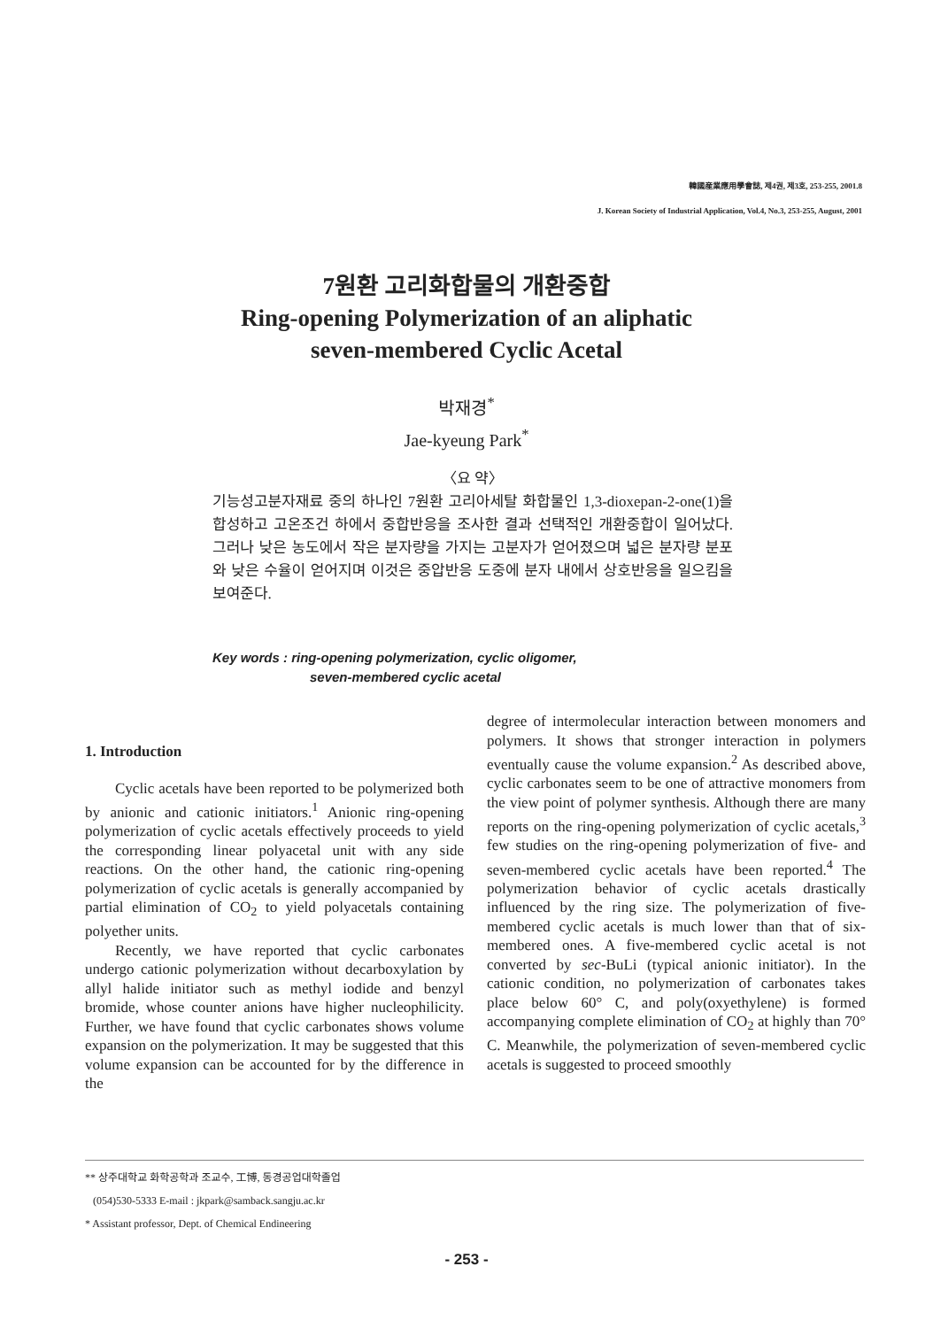韓國産業應用學會誌, 제4권, 제3호, 253-255, 2001.8
J. Korean Society of Industrial Application, Vol.4, No.3, 253-255, August, 2001
7원환 고리화합물의 개환중합
Ring-opening Polymerization of an aliphatic
seven-membered Cyclic Acetal
박재경<sup>*</sup>
Jae-kyeung Park<sup>*</sup>
〈요 약〉
기능성고분자재료 중의 하나인 7원환 고리아세탈 화합물인 1,3-dioxepan-2-one(1)을 합성하고 고온조건 하에서 중합반응을 조사한 결과 선택적인 개환중합이 일어났다. 그러나 낮은 농도에서 작은 분자량을 가지는 고분자가 얻어졌으며 넓은 분자량 분포와 낮은 수율이 얻어지며 이것은 중압반응 도중에 분자 내에서 상호반응을 일으킴을 보여준다.
Key words : ring-opening polymerization, cyclic oligomer,
seven-membered cyclic acetal
1. Introduction
Cyclic acetals have been reported to be polymerized both by anionic and cationic initiators.<sup>1</sup> Anionic ring-opening polymerization of cyclic acetals effectively proceeds to yield the corresponding linear polyacetal unit with any side reactions. On the other hand, the cationic ring-opening polymerization of cyclic acetals is generally accompanied by partial elimination of CO<sub>2</sub> to yield polyacetals containing polyether units.
Recently, we have reported that cyclic carbonates undergo cationic polymerization without decarboxylation by allyl halide initiator such as methyl iodide and benzyl bromide, whose counter anions have higher nucleophilicity. Further, we have found that cyclic carbonates shows volume expansion on the polymerization. It may be suggested that this volume expansion can be accounted for by the difference in the
degree of intermolecular interaction between monomers and polymers. It shows that stronger interaction in polymers eventually cause the volume expansion.<sup>2</sup> As described above, cyclic carbonates seem to be one of attractive monomers from the view point of polymer synthesis. Although there are many reports on the ring-opening polymerization of cyclic acetals,<sup>3</sup> few studies on the ring-opening polymerization of five- and seven-membered cyclic acetals have been reported.<sup>4</sup> The polymerization behavior of cyclic acetals drastically influenced by the ring size. The polymerization of five-membered cyclic acetals is much lower than that of six-membered ones. A five-membered cyclic acetal is not converted by sec-BuLi (typical anionic initiator). In the cationic condition, no polymerization of carbonates takes place below 60° C, and poly(oxyethylene) is formed accompanying complete elimination of CO<sub>2</sub> at highly than 70° C. Meanwhile, the polymerization of seven-membered cyclic acetals is suggested to proceed smoothly
** 상주대학교 화학공학과 조교수, 工博, 동경공업대학졸업
(054)530-5333 E-mail : jkpark@samback.sangju.ac.kr
* Assistant professor, Dept. of Chemical Endineering
- 253 -